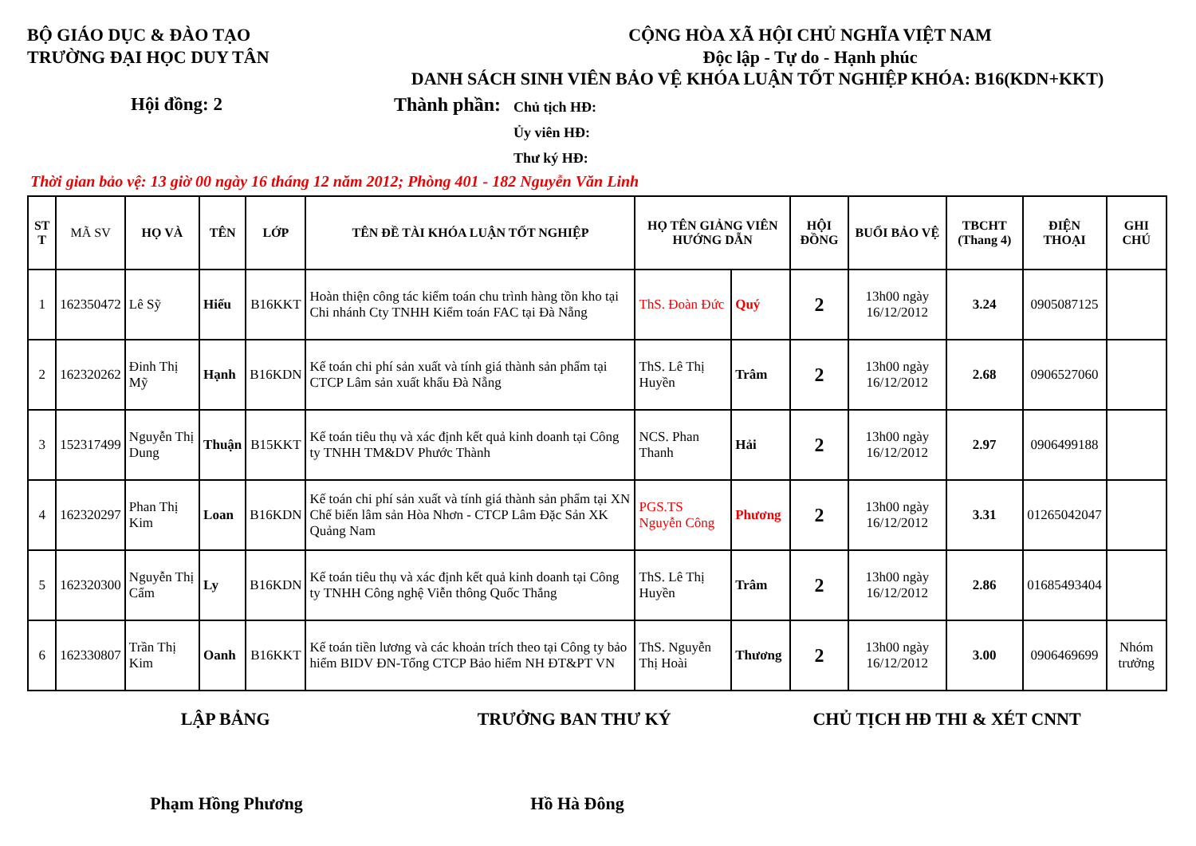BỘ GIÁO DỤC & ĐÀO TẠO
TRƯỜNG ĐẠI HỌC DUY TÂN
CỘNG HÒA XÃ HỘI CHỦ NGHĨA VIỆT NAM
Độc lập - Tự do - Hạnh phúc
DANH SÁCH SINH VIÊN BẢO VỆ KHÓA LUẬN TỐT NGHIỆP KHÓA: B16(KDN+KKT)
Hội đồng: 2 Thành phần:
Chủ tịch HĐ:
Ủy viên HĐ:
Thư ký HĐ:
Thời gian bảo vệ: 13 giờ 00 ngày 16 tháng 12 năm 2012; Phòng 401 - 182 Nguyễn Văn Linh
| ST T | MÃ SV | HỌ VÀ | TÊN | LỚP | TÊN ĐỀ TÀI KHÓA LUẬN TỐT NGHIỆP | HỌ TÊN GIẢNG VIÊN HƯỚNG DẪN | | HỘI ĐỒNG | BUỔI BẢO VỆ | TBCHT (Thang 4) | ĐIỆN THOẠI | GHI CHÚ |
| --- | --- | --- | --- | --- | --- | --- | --- | --- | --- | --- | --- | --- |
| 1 | 162350472 | Lê Sỹ | Hiếu | B16KKT | Hoàn thiện công tác kiểm toán chu trình hàng tồn kho tại Chi nhánh Cty TNHH Kiểm toán FAC tại Đà Nẵng | ThS. Đoàn Đức | Quý | 2 | 13h00 ngày 16/12/2012 | 3.24 | 0905087125 | |
| 2 | 162320262 | Đinh Thị Mỹ | Hạnh | B16KDN | Kế toán chi phí sản xuất và tính giá thành sản phẩm tại CTCP Lâm sản xuất khẩu Đà Nẵng | ThS. Lê Thị Huyền | Trâm | 2 | 13h00 ngày 16/12/2012 | 2.68 | 0906527060 | |
| 3 | 152317499 | Nguyễn Thị Dung | Thuận | B15KKT | Kế toán tiêu thụ và xác định kết quả kinh doanh tại Công ty TNHH TM&DV Phước Thành | NCS. Phan Thanh | Hải | 2 | 13h00 ngày 16/12/2012 | 2.97 | 0906499188 | |
| 4 | 162320297 | Phan Thị Kim | Loan | B16KDN | Kế toán chi phí sản xuất và tính giá thành sản phẩm tại XN Chế biến lâm sản Hòa Nhơn - CTCP Lâm Đặc Sản XK Quảng Nam | PGS.TS Nguyễn Công | Phương | 2 | 13h00 ngày 16/12/2012 | 3.31 | 01265042047 | |
| 5 | 162320300 | Nguyễn Thị Cẩm | Ly | B16KDN | Kế toán tiêu thụ và xác định kết quả kinh doanh tại Công ty TNHH Công nghệ Viễn thông Quốc Thắng | ThS. Lê Thị Huyền | Trâm | 2 | 13h00 ngày 16/12/2012 | 2.86 | 01685493404 | |
| 6 | 162330807 | Trần Thị Kim | Oanh | B16KKT | Kế toán tiền lương và các khoản trích theo tại Công ty bảo hiểm BIDV ĐN-Tổng CTCP Bảo hiểm NH ĐT&PT VN | ThS. Nguyễn Thị Hoài | Thương | 2 | 13h00 ngày 16/12/2012 | 3.00 | 0906469699 | Nhóm trưởng |
LẬP BẢNG TRƯỞNG BAN THƯ KÝ CHỦ TỊCH HĐ THI & XÉT CNNT
Phạm Hồng Phương Hồ Hà Đông